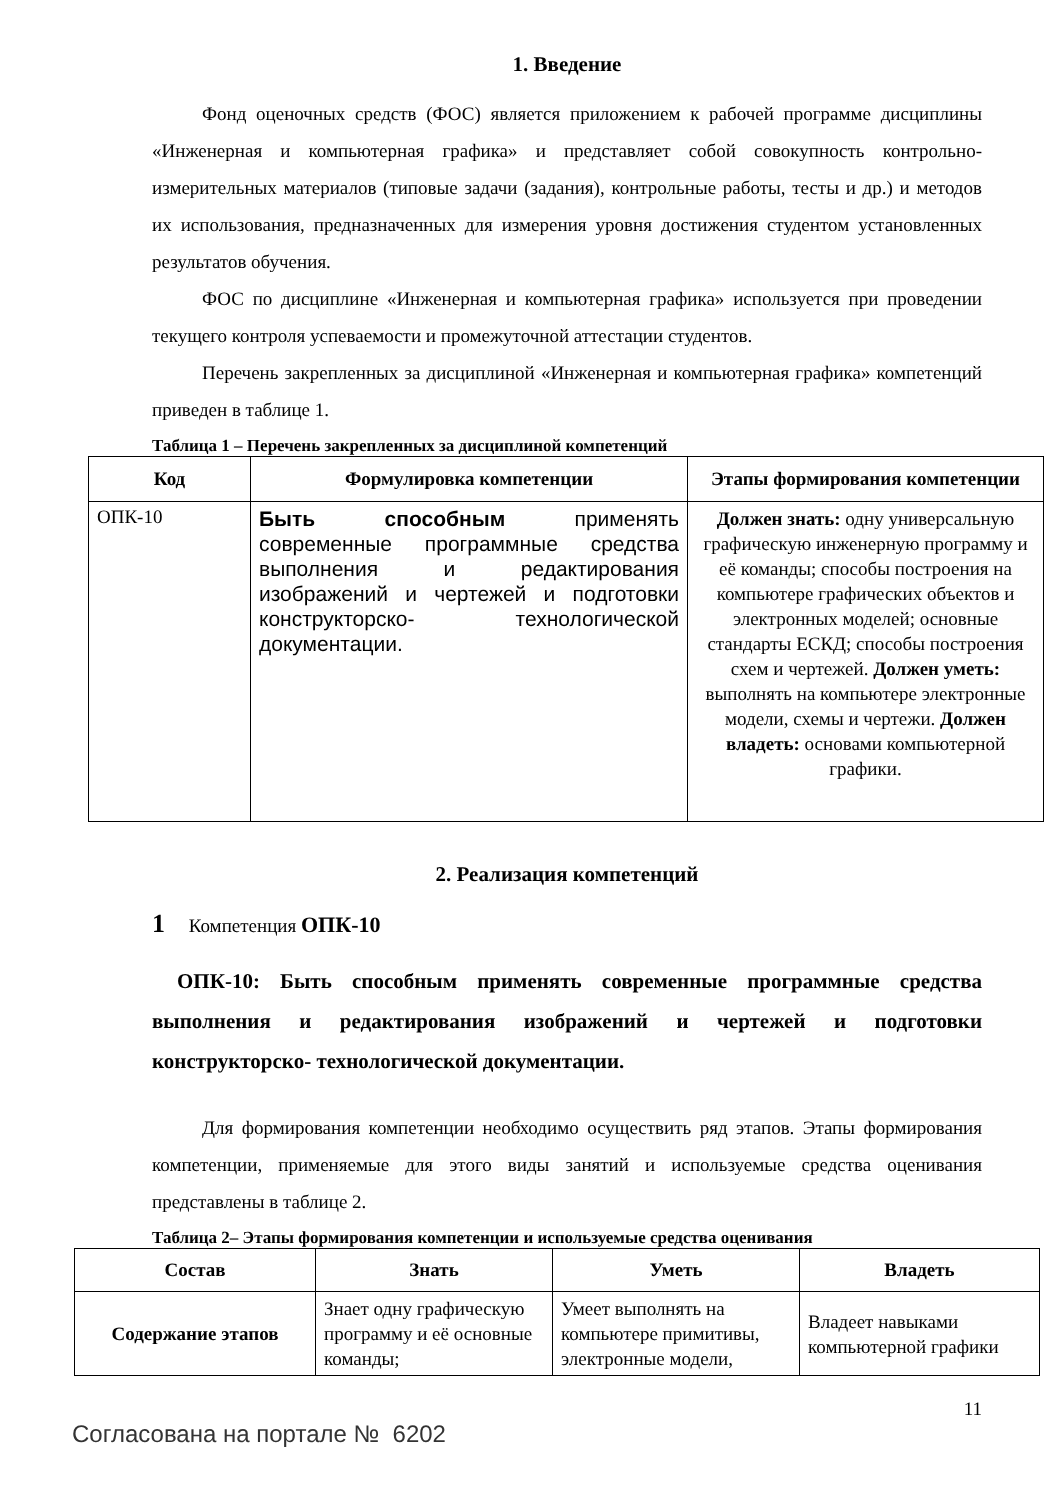1. Введение
Фонд оценочных средств (ФОС) является приложением к рабочей программе дисциплины «Инженерная и компьютерная графика» и представляет собой совокупность контрольно-измерительных материалов (типовые задачи (задания), контрольные работы, тесты и др.) и методов их использования, предназначенных для измерения уровня достижения студентом установленных результатов обучения.
ФОС по дисциплине «Инженерная и компьютерная графика» используется при проведении текущего контроля успеваемости и промежуточной аттестации студентов.
Перечень закрепленных за дисциплиной «Инженерная и компьютерная графика» компетенций приведен в таблице 1.
Таблица 1 – Перечень закрепленных за дисциплиной компетенций
| Код | Формулировка компетенции | Этапы формирования компетенции |
| --- | --- | --- |
| ОПК-10 | Быть способным применять современные программные средства выполнения и редактирования изображений и чертежей и подготовки конструкторско- технологической документации. | Должен знать: одну универсальную графическую инженерную программу и её команды; способы построения на компьютере графических объектов и электронных моделей; основные стандарты ЕСКД; способы построения схем и чертежей. Должен уметь: выполнять на компьютере электронные модели, схемы и чертежи. Должен владеть: основами компьютерной графики. |
2. Реализация компетенций
1 Компетенция ОПК-10
ОПК-10: Быть способным применять современные программные средства выполнения и редактирования изображений и чертежей и подготовки конструкторско- технологической документации.
Для формирования компетенции необходимо осуществить ряд этапов. Этапы формирования компетенции, применяемые для этого виды занятий и используемые средства оценивания представлены в таблице 2.
Таблица 2– Этапы формирования компетенции и используемые средства оценивания
| Состав | Знать | Уметь | Владеть |
| --- | --- | --- | --- |
| Содержание этапов | Знает одну графическую программу и её основные команды; | Умеет выполнять на компьютере примитивы, электронные модели, | Владеет навыками компьютерной графики |
11
Согласована на портале № 6202